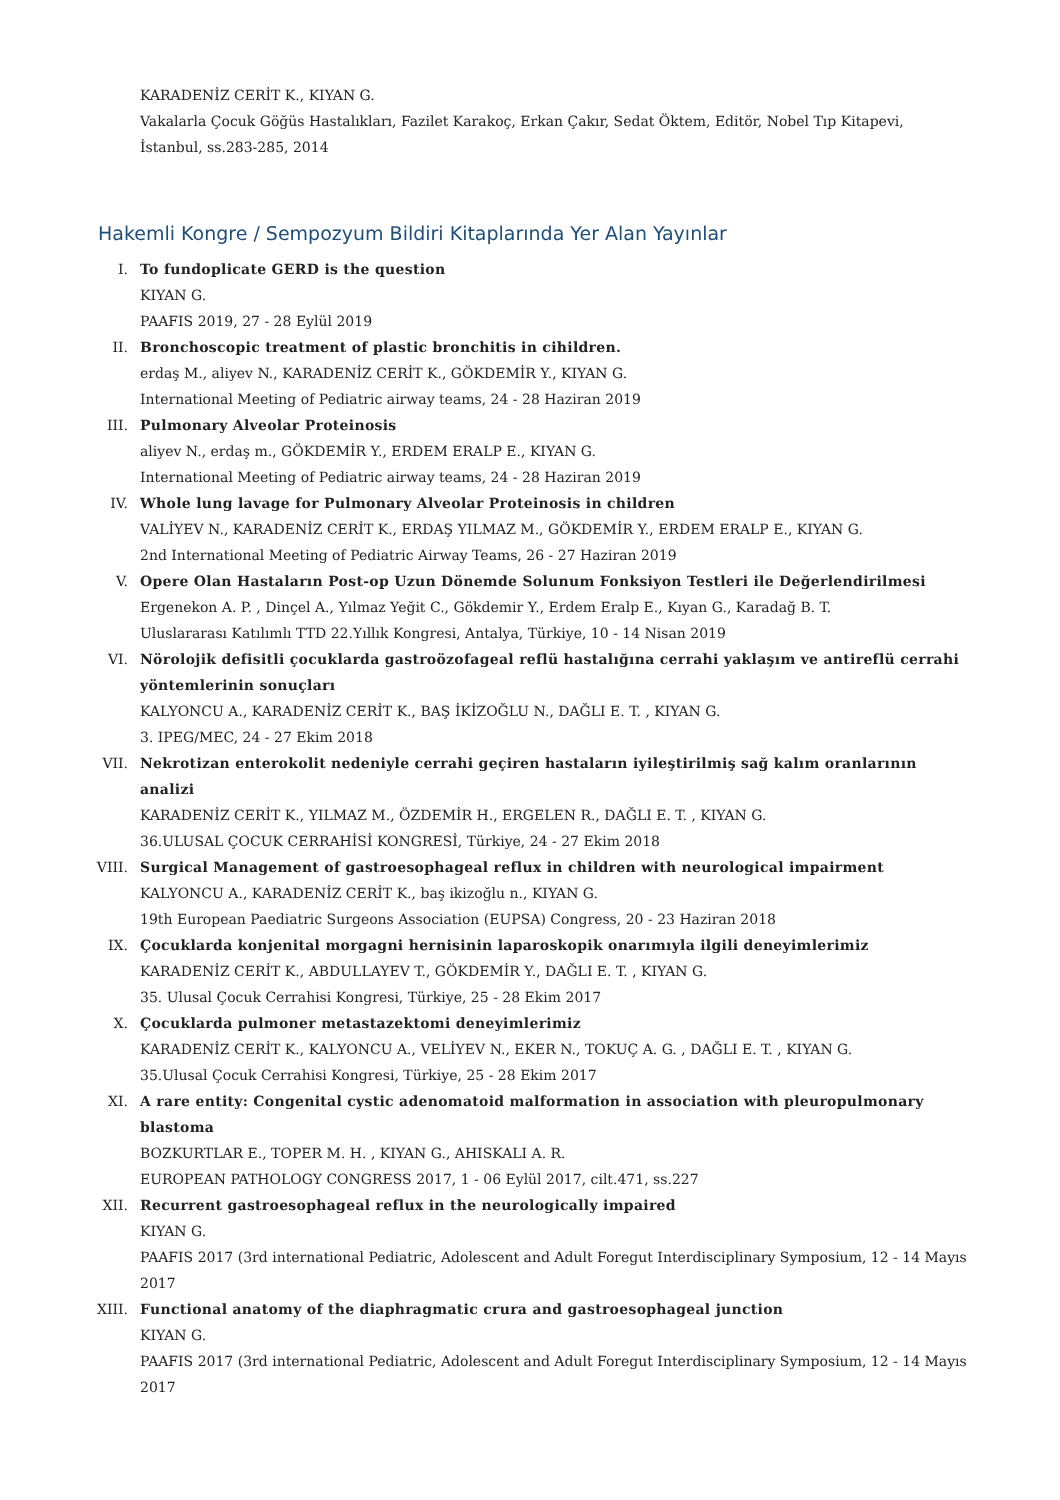KARADENİZ CERİT K., KIYAN G.
Vakalarla Çocuk Göğüs Hastalıkları, Fazilet Karakoç, Erkan Çakır, Sedat Öktem, Editör, Nobel Tıp Kitapevi, İstanbul, ss.283-285, 2014
Hakemli Kongre / Sempozyum Bildiri Kitaplarında Yer Alan Yayınlar
I. To fundoplicate GERD is the question
KIYAN G.
PAAFIS 2019, 27 - 28 Eylül 2019
II. Bronchoscopic treatment of plastic bronchitis in cihildren.
erdaş M., aliyev N., KARADENİZ CERİT K., GÖKDEMİR Y., KIYAN G.
International Meeting of Pediatric airway teams, 24 - 28 Haziran 2019
III. Pulmonary Alveolar Proteinosis
aliyev N., erdaş m., GÖKDEMİR Y., ERDEM ERALP E., KIYAN G.
International Meeting of Pediatric airway teams, 24 - 28 Haziran 2019
IV. Whole lung lavage for Pulmonary Alveolar Proteinosis in children
VALİYEV N., KARADENİZ CERİT K., ERDAŞ YILMAZ M., GÖKDEMİR Y., ERDEM ERALP E., KIYAN G.
2nd International Meeting of Pediatric Airway Teams, 26 - 27 Haziran 2019
V. Opere Olan Hastaların Post-op Uzun Dönemde Solunum Fonksiyon Testleri ile Değerlendirilmesi
Ergenekon A. P. , Dinçel A., Yılmaz Yeğit C., Gökdemir Y., Erdem Eralp E., Kıyan G., Karadağ B. T.
Uluslararası Katılımlı TTD 22.Yıllık Kongresi, Antalya, Türkiye, 10 - 14 Nisan 2019
VI. Nörolojik defisitli çocuklarda gastroözofageal reflü hastalığına cerrahi yaklaşım ve antireflü cerrahi yöntemlerinin sonuçları
KALYONCU A., KARADENİZ CERİT K., BAŞ İKİZOĞLU N., DAĞLI E. T. , KIYAN G.
3. IPEG/MEC, 24 - 27 Ekim 2018
VII. Nekrotizan enterokolit nedeniyle cerrahi geçiren hastaların iyileştirilmiş sağ kalım oranlarının analizi
KARADENİZ CERİT K., YILMAZ M., ÖZDEMİR H., ERGELEN R., DAĞLI E. T. , KIYAN G.
36.ULUSAL ÇOCUK CERRAHİSİ KONGRESİ, Türkiye, 24 - 27 Ekim 2018
VIII. Surgical Management of gastroesophageal reflux in children with neurological impairment
KALYONCU A., KARADENİZ CERİT K., baş ikizoğlu n., KIYAN G.
19th European Paediatric Surgeons Association (EUPSA) Congress, 20 - 23 Haziran 2018
IX. Çocuklarda konjenital morgagni hernisinin laparoskopik onarımıyla ilgili deneyimlerimiz
KARADENİZ CERİT K., ABDULLAYEV T., GÖKDEMİR Y., DAĞLI E. T. , KIYAN G.
35. Ulusal Çocuk Cerrahisi Kongresi, Türkiye, 25 - 28 Ekim 2017
X. Çocuklarda pulmoner metastazektomi deneyimlerimiz
KARADENİZ CERİT K., KALYONCU A., VELİYEV N., EKER N., TOKUÇ A. G. , DAĞLI E. T. , KIYAN G.
35.Ulusal Çocuk Cerrahisi Kongresi, Türkiye, 25 - 28 Ekim 2017
XI. A rare entity: Congenital cystic adenomatoid malformation in association with pleuropulmonary blastoma
BOZKURTLAR E., TOPER M. H. , KIYAN G., AHISKALI A. R.
EUROPEAN PATHOLOGY CONGRESS 2017, 1 - 06 Eylül 2017, cilt.471, ss.227
XII. Recurrent gastroesophageal reflux in the neurologically impaired
KIYAN G.
PAAFIS 2017 (3rd international Pediatric, Adolescent and Adult Foregut Interdisciplinary Symposium, 12 - 14 Mayıs 2017
XIII. Functional anatomy of the diaphragmatic crura and gastroesophageal junction
KIYAN G.
PAAFIS 2017 (3rd international Pediatric, Adolescent and Adult Foregut Interdisciplinary Symposium, 12 - 14 Mayıs 2017